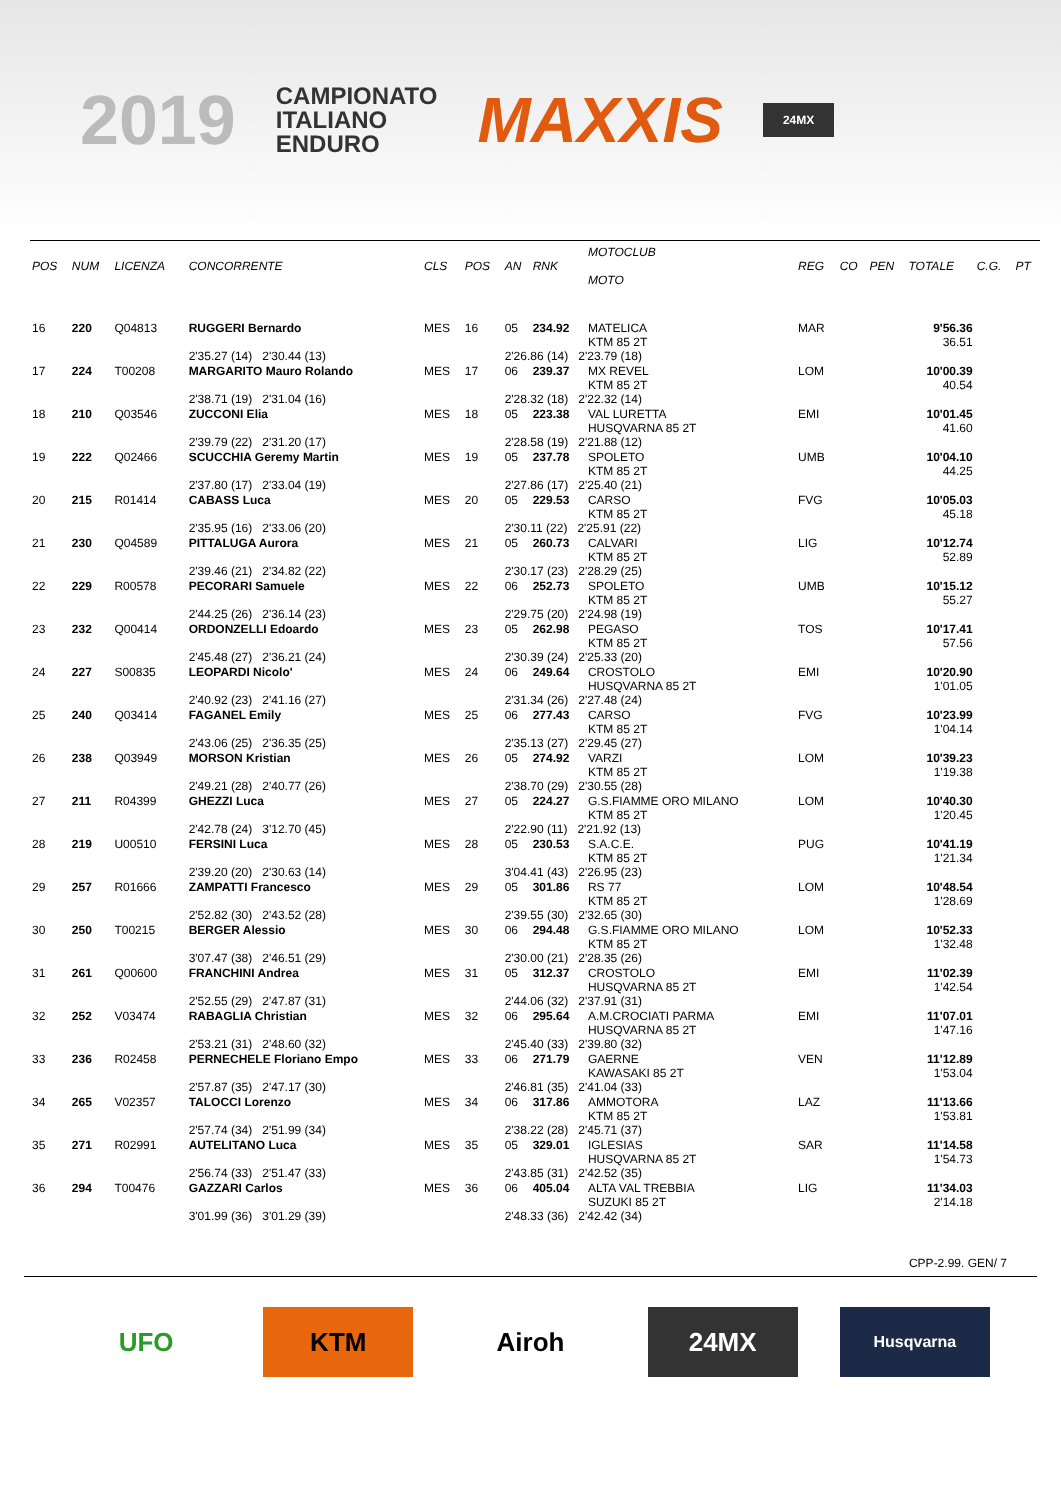2019
CAMPIONATO
ITALIANO
ENDURO
MAXXIS
24MX
| POS | NUM | LICENZA | CONCORRENTE | CLS | POS | AN | RNK | MOTOCLUB MOTO | REG | CO | PEN | TOTALE | C.G. | PT |
| --- | --- | --- | --- | --- | --- | --- | --- | --- | --- | --- | --- | --- | --- | --- |
| 16 | 220 | Q04813 | RUGGERI Bernardo | MES | 16 | 05 | 234.92 | MATELICA KTM 85 2T | MAR | | | 9'56.36 36.51 | | |
| | | | 2'35.27 (14) 2'30.44 (13) | | | 2'26.86 (14) 2'23.79 (18) | | | | | | | | |
| 17 | 224 | T00208 | MARGARITO Mauro Rolando | MES | 17 | 06 | 239.37 | MX REVEL KTM 85 2T | LOM | | | 10'00.39 40.54 | | |
| | | | 2'38.71 (19) 2'31.04 (16) | | | 2'28.32 (18) 2'22.32 (14) | | | | | | | | |
| 18 | 210 | Q03546 | ZUCCONI Elia | MES | 18 | 05 | 223.38 | VAL LURETTA HUSQVARNA 85 2T | EMI | | | 10'01.45 41.60 | | |
| | | | 2'39.79 (22) 2'31.20 (17) | | | 2'28.58 (19) 2'21.88 (12) | | | | | | | | |
| 19 | 222 | Q02466 | SCUCCHIA Geremy Martin | MES | 19 | 05 | 237.78 | SPOLETO KTM 85 2T | UMB | | | 10'04.10 44.25 | | |
| | | | 2'37.80 (17) 2'33.04 (19) | | | 2'27.86 (17) 2'25.40 (21) | | | | | | | | |
| 20 | 215 | R01414 | CABASS Luca | MES | 20 | 05 | 229.53 | CARSO KTM 85 2T | FVG | | | 10'05.03 45.18 | | |
| | | | 2'35.95 (16) 2'33.06 (20) | | | 2'30.11 (22) 2'25.91 (22) | | | | | | | | |
| 21 | 230 | Q04589 | PITTALUGA Aurora | MES | 21 | 05 | 260.73 | CALVARI KTM 85 2T | LIG | | | 10'12.74 52.89 | | |
| | | | 2'39.46 (21) 2'34.82 (22) | | | 2'30.17 (23) 2'28.29 (25) | | | | | | | | |
| 22 | 229 | R00578 | PECORARI Samuele | MES | 22 | 06 | 252.73 | SPOLETO KTM 85 2T | UMB | | | 10'15.12 55.27 | | |
| | | | 2'44.25 (26) 2'36.14 (23) | | | 2'29.75 (20) 2'24.98 (19) | | | | | | | | |
| 23 | 232 | Q00414 | ORDONZELLI Edoardo | MES | 23 | 05 | 262.98 | PEGASO KTM 85 2T | TOS | | | 10'17.41 57.56 | | |
| | | | 2'45.48 (27) 2'36.21 (24) | | | 2'30.39 (24) 2'25.33 (20) | | | | | | | | |
| 24 | 227 | S00835 | LEOPARDI Nicolo' | MES | 24 | 06 | 249.64 | CROSTOLO HUSQVARNA 85 2T | EMI | | | 10'20.90 1'01.05 | | |
| | | | 2'40.92 (23) 2'41.16 (27) | | | 2'31.34 (26) 2'27.48 (24) | | | | | | | | |
| 25 | 240 | Q03414 | FAGANEL Emily | MES | 25 | 06 | 277.43 | CARSO KTM 85 2T | FVG | | | 10'23.99 1'04.14 | | |
| | | | 2'43.06 (25) 2'36.35 (25) | | | 2'35.13 (27) 2'29.45 (27) | | | | | | | | |
| 26 | 238 | Q03949 | MORSON Kristian | MES | 26 | 05 | 274.92 | VARZI KTM 85 2T | LOM | | | 10'39.23 1'19.38 | | |
| | | | 2'49.21 (28) 2'40.77 (26) | | | 2'38.70 (29) 2'30.55 (28) | | | | | | | | |
| 27 | 211 | R04399 | GHEZZI Luca | MES | 27 | 05 | 224.27 | G.S.FIAMME ORO MILANO KTM 85 2T | LOM | | | 10'40.30 1'20.45 | | |
| | | | 2'42.78 (24) 3'12.70 (45) | | | 2'22.90 (11) 2'21.92 (13) | | | | | | | | |
| 28 | 219 | U00510 | FERSINI Luca | MES | 28 | 05 | 230.53 | S.A.C.E. KTM 85 2T | PUG | | | 10'41.19 1'21.34 | | |
| | | | 2'39.20 (20) 2'30.63 (14) | | | 3'04.41 (43) 2'26.95 (23) | | | | | | | | |
| 29 | 257 | R01666 | ZAMPATTI Francesco | MES | 29 | 05 | 301.86 | RS 77 KTM 85 2T | LOM | | | 10'48.54 1'28.69 | | |
| | | | 2'52.82 (30) 2'43.52 (28) | | | 2'39.55 (30) 2'32.65 (30) | | | | | | | | |
| 30 | 250 | T00215 | BERGER Alessio | MES | 30 | 06 | 294.48 | G.S.FIAMME ORO MILANO KTM 85 2T | LOM | | | 10'52.33 1'32.48 | | |
| | | | 3'07.47 (38) 2'46.51 (29) | | | 2'30.00 (21) 2'28.35 (26) | | | | | | | | |
| 31 | 261 | Q00600 | FRANCHINI Andrea | MES | 31 | 05 | 312.37 | CROSTOLO HUSQVARNA 85 2T | EMI | | | 11'02.39 1'42.54 | | |
| | | | 2'52.55 (29) 2'47.87 (31) | | | 2'44.06 (32) 2'37.91 (31) | | | | | | | | |
| 32 | 252 | V03474 | RABAGLIA Christian | MES | 32 | 06 | 295.64 | A.M.CROCIATI PARMA HUSQVARNA 85 2T | EMI | | | 11'07.01 1'47.16 | | |
| | | | 2'53.21 (31) 2'48.60 (32) | | | 2'45.40 (33) 2'39.80 (32) | | | | | | | | |
| 33 | 236 | R02458 | PERNECHELE Floriano Empo | MES | 33 | 06 | 271.79 | GAERNE KAWASAKI 85 2T | VEN | | | 11'12.89 1'53.04 | | |
| | | | 2'57.87 (35) 2'47.17 (30) | | | 2'46.81 (35) 2'41.04 (33) | | | | | | | | |
| 34 | 265 | V02357 | TALOCCI Lorenzo | MES | 34 | 06 | 317.86 | AMMOTORA KTM 85 2T | LAZ | | | 11'13.66 1'53.81 | | |
| | | | 2'57.74 (34) 2'51.99 (34) | | | 2'38.22 (28) 2'45.71 (37) | | | | | | | | |
| 35 | 271 | R02991 | AUTELITANO Luca | MES | 35 | 05 | 329.01 | IGLESIAS HUSQVARNA 85 2T | SAR | | | 11'14.58 1'54.73 | | |
| | | | 2'56.74 (33) 2'51.47 (33) | | | 2'43.85 (31) 2'42.52 (35) | | | | | | | | |
| 36 | 294 | T00476 | GAZZARI Carlos | MES | 36 | 06 | 405.04 | ALTA VAL TREBBIA SUZUKI 85 2T | LIG | | | 11'34.03 2'14.18 | | |
| | | | 3'01.99 (36) 3'01.29 (39) | | | 2'48.33 (36) 2'42.42 (34) | | | | | | | | |
CPP-2.99. GEN/ 7
UFO KTM Airoh 24MX
Husqvarna